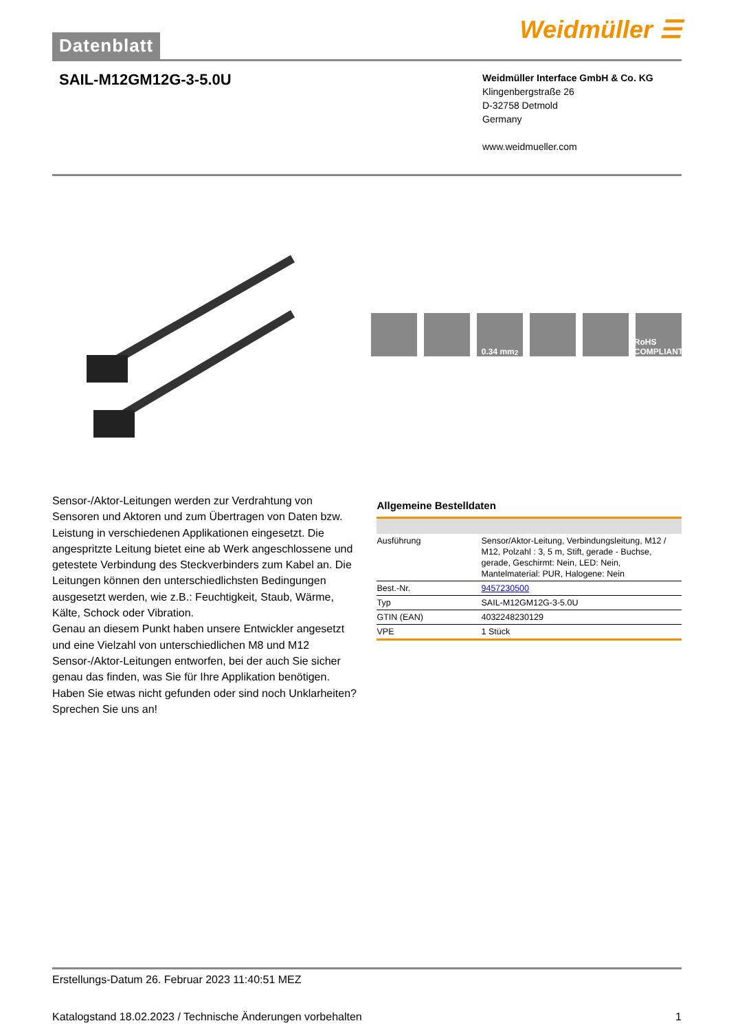Datenblatt
Weidmüller ☰
SAIL-M12GM12G-3-5.0U
Weidmüller Interface GmbH & Co. KG
Klingenbergstraße 26
D-32758 Detmold
Germany
www.weidmueller.com
0.34 mm<sup>2</sup> RoHS COMPLIANT
Sensor-/Aktor-Leitungen werden zur Verdrahtung von Sensoren und Aktoren und zum Übertragen von Daten bzw. Leistung in verschiedenen Applikationen eingesetzt. Die angespritzte Leitung bietet eine ab Werk angeschlossene und getestete Verbindung des Steckverbinders zum Kabel an. Die Leitungen können den unterschiedlichsten Bedingungen ausgesetzt werden, wie z.B.: Feuchtigkeit, Staub, Wärme, Kälte, Schock oder Vibration.
Genau an diesem Punkt haben unsere Entwickler angesetzt und eine Vielzahl von unterschiedlichen M8 und M12 Sensor-/Aktor-Leitungen entworfen, bei der auch Sie sicher genau das finden, was Sie für Ihre Applikation benötigen.
Haben Sie etwas nicht gefunden oder sind noch Unklarheiten? Sprechen Sie uns an!
Allgemeine Bestelldaten
| Ausführung | Sensor/Aktor-Leitung, Verbindungsleitung, M12 / M12, Polzahl : 3, 5 m, Stift, gerade - Buchse, gerade, Geschirmt: Nein, LED: Nein, Mantelmaterial: PUR, Halogene: Nein |
| Best.-Nr. | 9457230500 |
| Typ | SAIL-M12GM12G-3-5.0U |
| GTIN (EAN) | 4032248230129 |
| VPE | 1 Stück |
Erstellungs-Datum 26. Februar 2023 11:40:51 MEZ
Katalogstand 18.02.2023 / Technische Änderungen vorbehalten 1